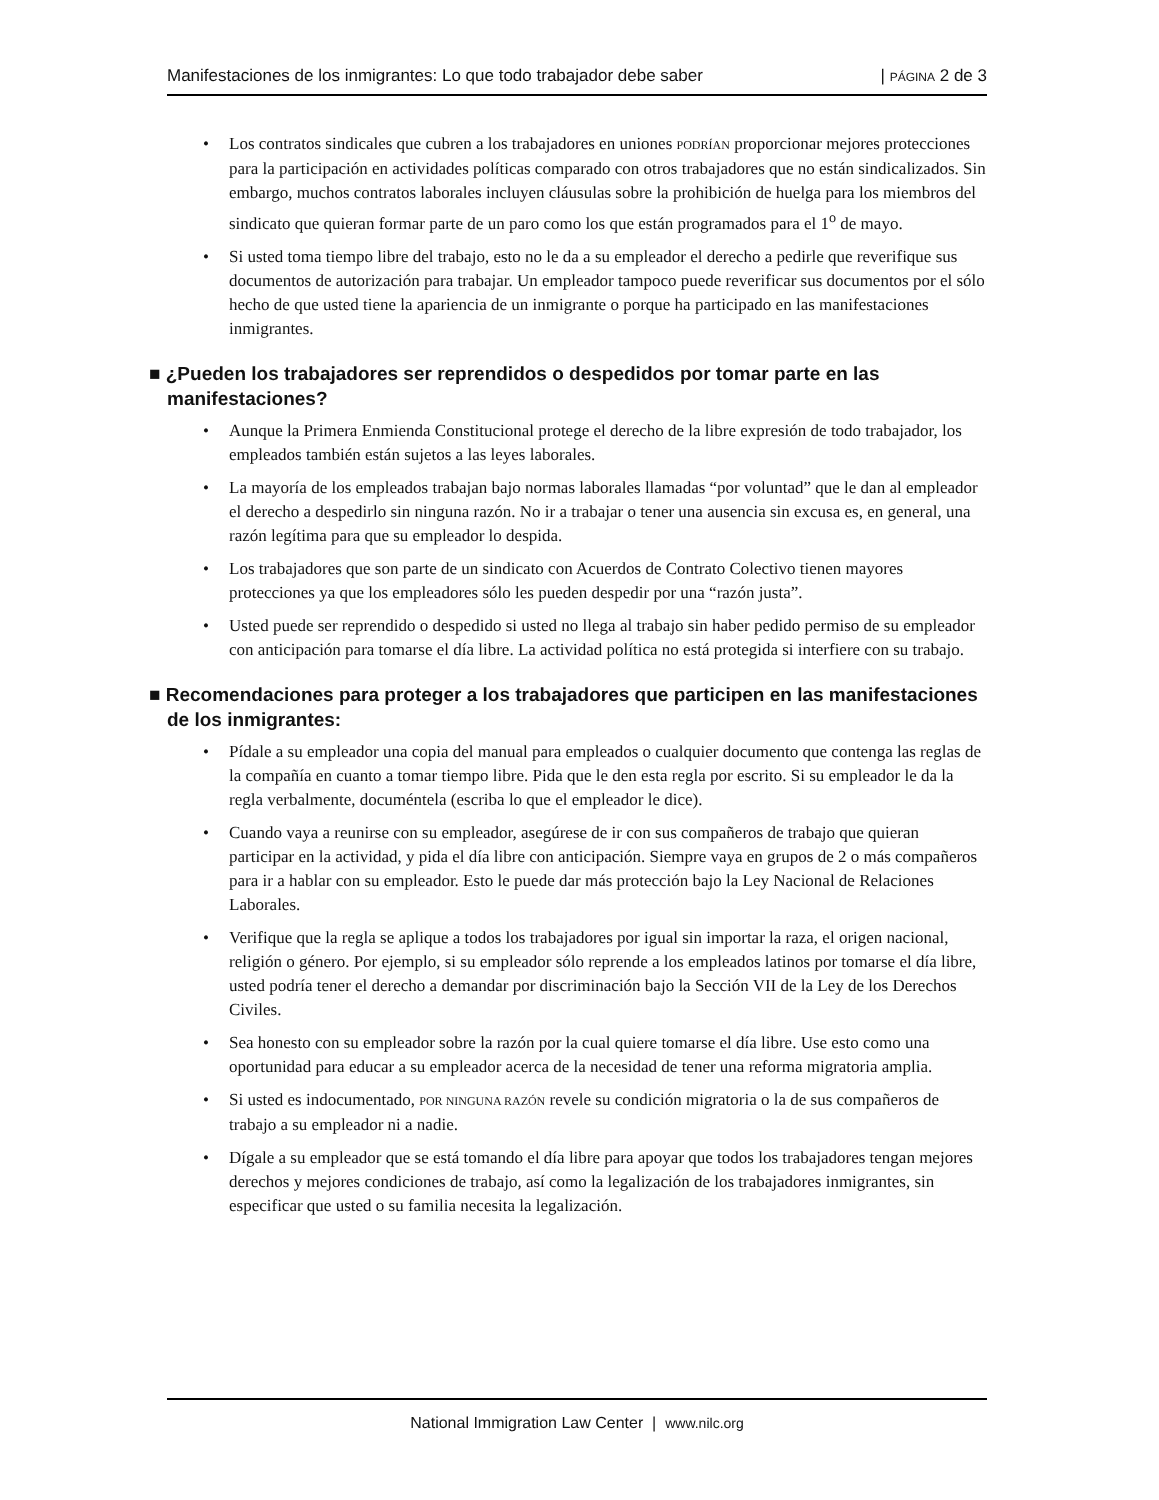Manifestaciones de los inmigrantes: Lo que todo trabajador debe saber | PÁGINA 2 de 3
• Los contratos sindicales que cubren a los trabajadores en uniones PODRÍAN proporcionar mejores protecciones para la participación en actividades políticas comparado con otros trabajadores que no están sindicalizados. Sin embargo, muchos contratos laborales incluyen cláusulas sobre la prohibición de huelga para los miembros del sindicato que quieran formar parte de un paro como los que están programados para el 1<sup>o</sup> de mayo.
• Si usted toma tiempo libre del trabajo, esto no le da a su empleador el derecho a pedirle que reverifique sus documentos de autorización para trabajar. Un empleador tampoco puede reverificar sus documentos por el sólo hecho de que usted tiene la apariencia de un inmigrante o porque ha participado en las manifestaciones inmigrantes.
■ ¿Pueden los trabajadores ser reprendidos o despedidos por tomar parte en las manifestaciones?
• Aunque la Primera Enmienda Constitucional protege el derecho de la libre expresión de todo trabajador, los empleados también están sujetos a las leyes laborales.
• La mayoría de los empleados trabajan bajo normas laborales llamadas “por voluntad” que le dan al empleador el derecho a despedirlo sin ninguna razón. No ir a trabajar o tener una ausencia sin excusa es, en general, una razón legítima para que su empleador lo despida.
• Los trabajadores que son parte de un sindicato con Acuerdos de Contrato Colectivo tienen mayores protecciones ya que los empleadores sólo les pueden despedir por una “razón justa”.
• Usted puede ser reprendido o despedido si usted no llega al trabajo sin haber pedido permiso de su empleador con anticipación para tomarse el día libre. La actividad política no está protegida si interfiere con su trabajo.
■ Recomendaciones para proteger a los trabajadores que participen en las manifestaciones de los inmigrantes:
• Pídale a su empleador una copia del manual para empleados o cualquier documento que contenga las reglas de la compañía en cuanto a tomar tiempo libre. Pida que le den esta regla por escrito. Si su empleador le da la regla verbalmente, documéntela (escriba lo que el empleador le dice).
• Cuando vaya a reunirse con su empleador, asegúrese de ir con sus compañeros de trabajo que quieran participar en la actividad, y pida el día libre con anticipación. Siempre vaya en grupos de 2 o más compañeros para ir a hablar con su empleador. Esto le puede dar más protección bajo la Ley Nacional de Relaciones Laborales.
• Verifique que la regla se aplique a todos los trabajadores por igual sin importar la raza, el origen nacional, religión o género. Por ejemplo, si su empleador sólo reprende a los empleados latinos por tomarse el día libre, usted podría tener el derecho a demandar por discriminación bajo la Sección VII de la Ley de los Derechos Civiles.
• Sea honesto con su empleador sobre la razón por la cual quiere tomarse el día libre. Use esto como una oportunidad para educar a su empleador acerca de la necesidad de tener una reforma migratoria amplia.
• Si usted es indocumentado, POR NINGUNA RAZÓN revele su condición migratoria o la de sus compañeros de trabajo a su empleador ni a nadie.
• Dígale a su empleador que se está tomando el día libre para apoyar que todos los trabajadores tengan mejores derechos y mejores condiciones de trabajo, así como la legalización de los trabajadores inmigrantes, sin especificar que usted o su familia necesita la legalización.
National Immigration Law Center | www.nilc.org